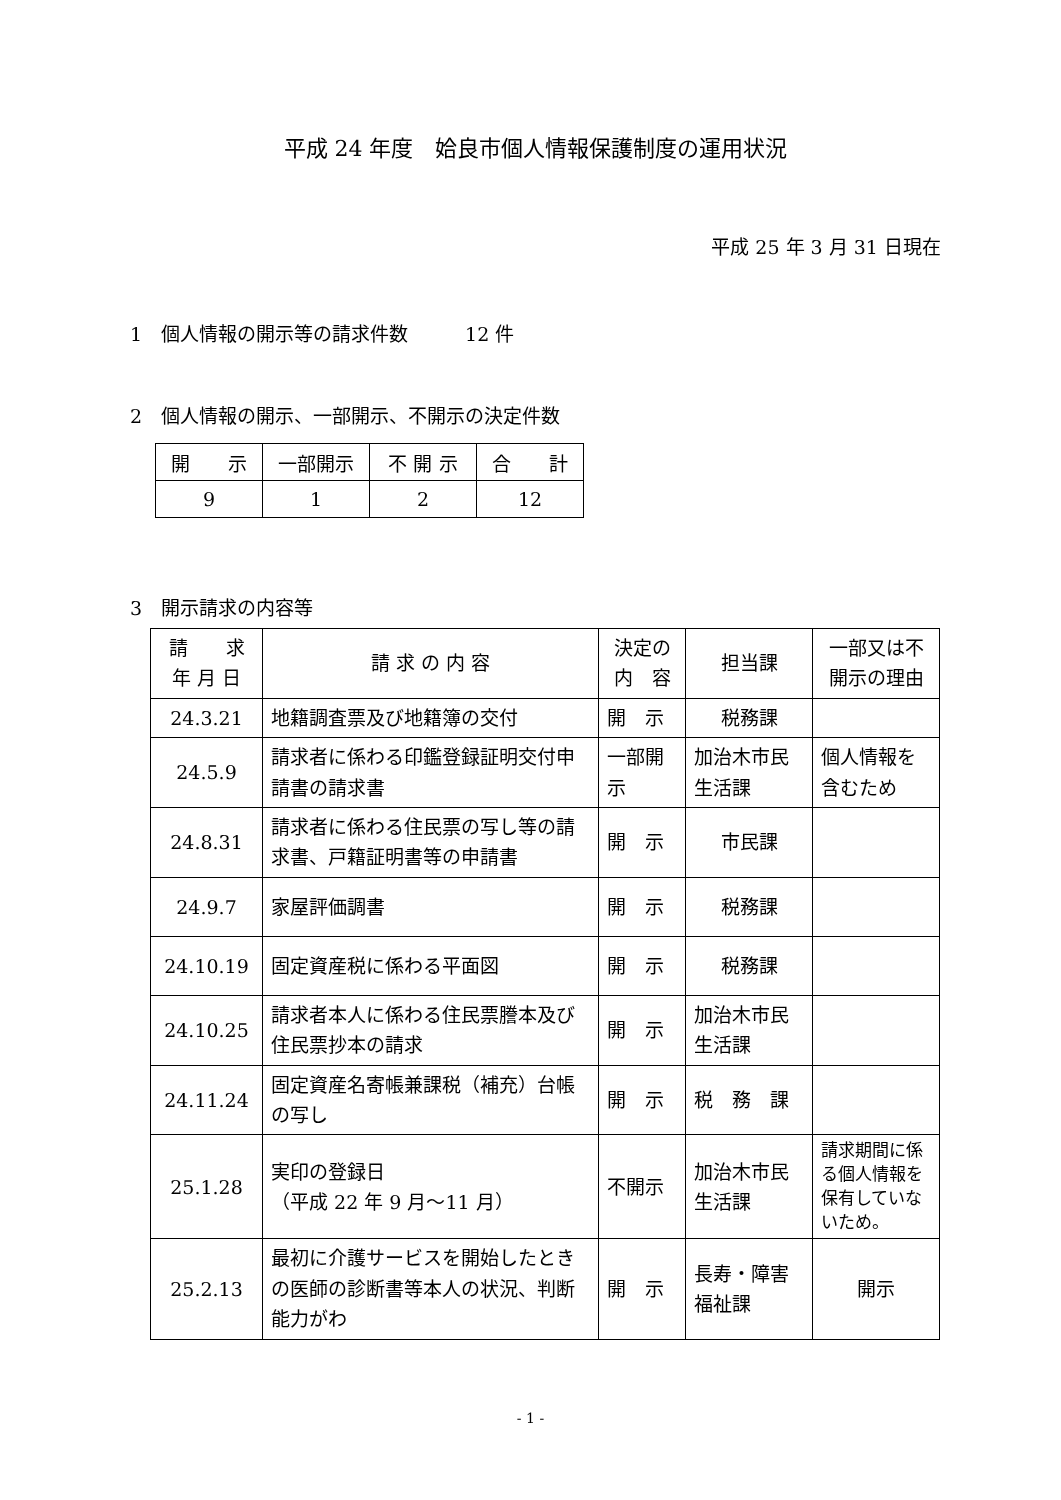平成 24 年度　姶良市個人情報保護制度の運用状況
平成 25 年 3 月 31 日現在
1　個人情報の開示等の請求件数　　　12 件
2　個人情報の開示、一部開示、不開示の決定件数
| 開 示 | 一部開示 | 不 開 示 | 合 計 |
| --- | --- | --- | --- |
| 9 | 1 | 2 | 12 |
3　開示請求の内容等
| 請 求 年 月 日 | 請 求 の 内 容 | 決定の 内 容 | 担当課 | 一部又は不 開示の理由 |
| --- | --- | --- | --- | --- |
| 24.3.21 | 地籍調査票及び地籍簿の交付 | 開 示 | 税務課 | |
| 24.5.9 | 請求者に係わる印鑑登録証明交付申請書の請求書 | 一部開示 | 加治木市民生活課 | 個人情報を含むため |
| 24.8.31 | 請求者に係わる住民票の写し等の請求書、戸籍証明書等の申請書 | 開 示 | 市民課 | |
| 24.9.7 | 家屋評価調書 | 開 示 | 税務課 | |
| 24.10.19 | 固定資産税に係わる平面図 | 開 示 | 税務課 | |
| 24.10.25 | 請求者本人に係わる住民票謄本及び住民票抄本の請求 | 開 示 | 加治木市民生活課 | |
| 24.11.24 | 固定資産名寄帳兼課税（補充）台帳の写し | 開 示 | 税 務 課 | |
| 25.1.28 | 実印の登録日 （平成 22 年 9 月～11 月） | 不開示 | 加治木市民生活課 | 請求期間に係る個人情報を保有していないため。 |
| 25.2.13 | 最初に介護サービスを開始したときの医師の診断書等本人の状況、判断能力がわ | 開 示 | 長寿・障害福祉課 | 開示 |
- 1 -